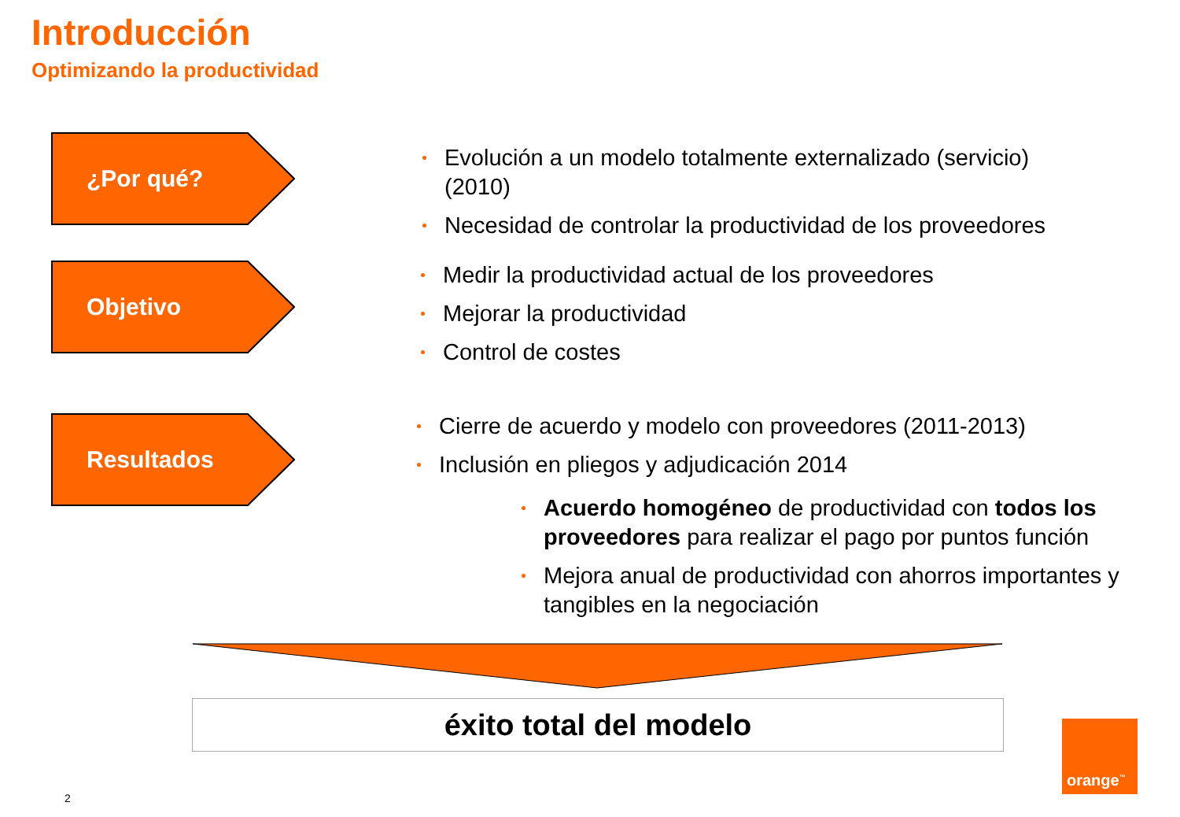Introducción
Optimizando la productividad
¿Por qué?
Evolución a un modelo totalmente externalizado (servicio) (2010)
Necesidad de controlar la productividad de los proveedores
Objetivo
Medir la productividad actual de los proveedores
Mejorar la productividad
Control de costes
Resultados
Cierre de acuerdo y modelo con proveedores (2011-2013)
Inclusión en pliegos y adjudicación 2014
Acuerdo homogéneo de productividad con todos los proveedores para realizar el pago por puntos función
Mejora anual de productividad con ahorros importantes y tangibles en la negociación
éxito total del modelo orange<sup>™</sup>
2